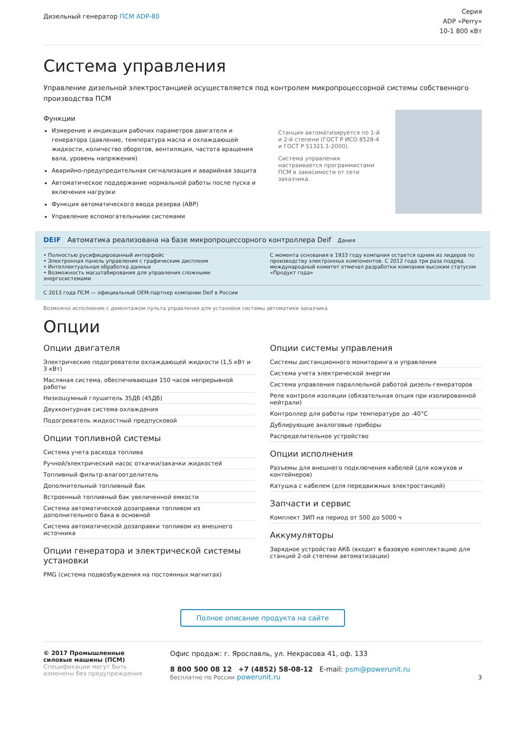Дизельный генератор ПСМ ADP-80
Серия
ADP «Perry»
10-1 800 кВт
Система управления
Управление дизельной электростанцией осуществляется под контролем микропроцессорной системы собственного производства ПСМ
Функции
Измерение и индикация рабочих параметров двигателя и генератора (давление, температура масла и охлаждающей жидкости, количество оборотов, вентиляция, частота вращения вала, уровень напряжения)
Аварийно-предупредительная сигнализация и аварийная защита
Автоматическое поддержание нормальной работы после пуска и включения нагрузки
Функция автоматического ввода резерва (АВР)
Управление вспомогательными системами
Станция автоматизируется по 1-й и 2-й степени (ГОСТ Р ИСО 8528-4 и ГОСТ Р 51321.1-2000).
Система управления настраивается программистами ПСМ в зависимости от сети заказчика.
DEIF Автоматика реализована на базе микропроцессорного контроллера Deif Дания
• Полностью русифицированный интерфейс
• Электронная панель управления с графическим дисплеем
• Интеллектуальная обработка данных
• Возможность масштабирования для управления сложными энергосистемами
С момента основания в 1933 году компания остается одним из лидеров по производству электронных компонентов. С 2012 года три раза подряд международный комитет отмечал разработки компании высоким статусом «Продукт года»
С 2013 года ПСМ — официальный OEM-партнер компании Deif в России
Возможно исполнение с демонтажом пульта управления для установки системы автоматики заказчика
Опции
Опции двигателя
Электрические подогреватели охлаждающей жидкости (1,5 кВт и 3 кВт)
Масляная система, обеспечивающая 150 часов непрерывной работы
Низкошумный глушитель 35Дб (45Дб)
Двухконтурная система охлаждения
Подогреватель жидкостный предпусковой
Опции топливной системы
Система учета расхода топлива
Ручной/электрический насос откачки/закачки жидкостей
Топливный фильтр-влагоотделитель
Дополнительный топливный бак
Встроенный топливный бак увеличенной емкости
Система автоматической дозаправки топливом из дополнительного бака в основной
Система автоматической дозаправки топливом из внешнего источника
Опции генератора и электрической системы установки
PMG (система подвозбуждения на постоянных магнитах)
Опции системы управления
Системы дистанционного мониторинга и управления
Система учета электрической энергии
Система управления параллельной работой дизель-генераторов
Реле контроля изоляции (обязательная опция при изолированной нейтрали)
Контроллер для работы при температуре до -40°С
Дублирующие аналоговые приборы
Распределительное устройство
Опции исполнения
Разъемы для внешнего подключения кабелей (для кожухов и контейнеров)
Катушка с кабелем (для передвижных электростанций)
Запчасти и сервис
Комплект ЗИП на период от 500 до 5000 ч
Аккумуляторы
Зарядное устройство АКБ (входит в базовую комплектацию для станций 2-ой степени автоматизации)
Полное описание продукта на сайте
© 2017 Промышленные силовые машины (ПСМ)
Спецификации могут быть изменены без предупреждения
Офис продаж: г. Ярославль, ул. Некрасова 41, оф. 133
8 800 500 08 12 +7 (4852) 58-08-12 E-mail: psm@powerunit.ru
бесплатно по России powerunit.ru
3